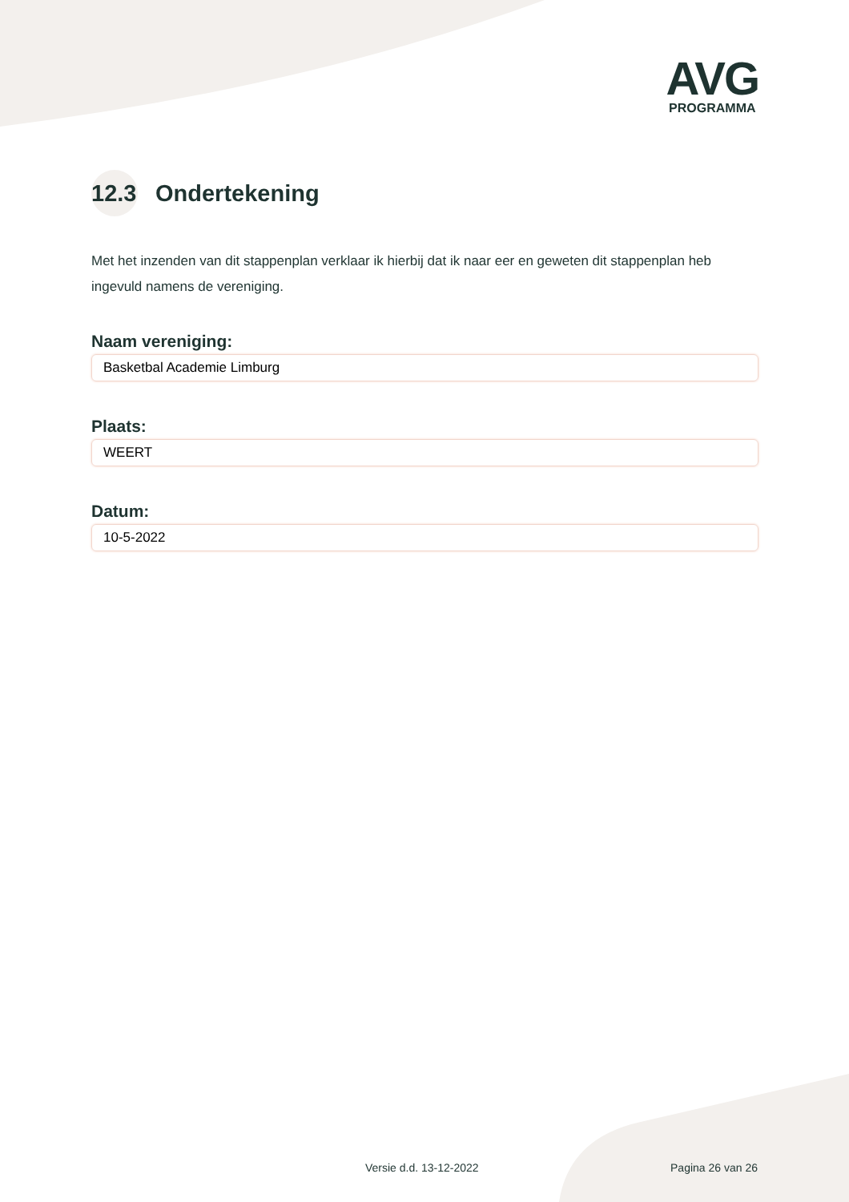AVG
PROGRAMMA
12.3 Ondertekening
Met het inzenden van dit stappenplan verklaar ik hierbij dat ik naar eer en geweten dit stappenplan heb ingevuld namens de vereniging.
Naam vereniging:
Basketbal Academie Limburg
Plaats:
WEERT
Datum:
10-5-2022
Versie d.d. 13-12-2022 Pagina 26 van 26